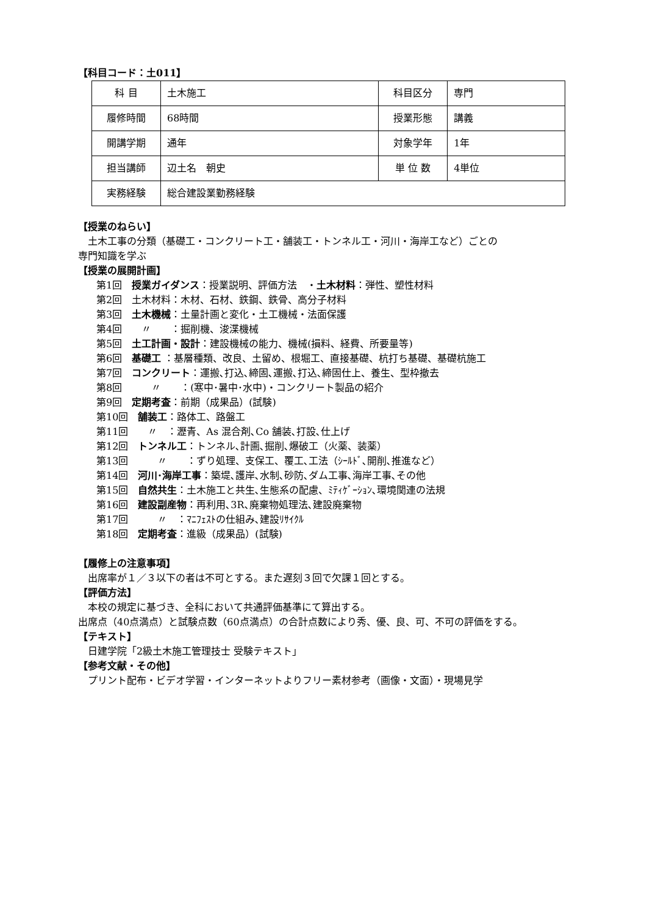【科目コード：土011】
| 科 目 | 土木施工 | 科目区分 | 専門 |
| 履修時間 | 68時間 | 授業形態 | 講義 |
| 開講学期 | 通年 | 対象学年 | 1年 |
| 担当講師 | 辺土名 朝史 | 単 位 数 | 4単位 |
| 実務経験 | 総合建設業勤務経験 | | |
【授業のねらい】
土木工事の分類（基礎工・コンクリート工・舗装工・トンネル工・河川・海岸工など）ごとの
専門知識を学ぶ
【授業の展開計画】
第1回　授業ガイダンス：授業説明、評価方法　・土木材料：弾性、塑性材料
第2回　土木材料：木材、石材、鉄鋼、鉄骨、高分子材料
第3回　土木機械：土量計画と変化・土工機械・法面保護
第4回　　〃　　：掘削機、浚渫機械
第5回　土工計画・設計：建設機械の能力、機械(損料、経費、所要量等)
第6回　基礎工 ：基層種類、改良、土留め、根堀工、直接基礎、杭打ち基礎、基礎杭施工
第7回　コンクリート：運搬､打込､締固､運搬､打込､締固仕上、養生、型枠撤去
第8回　　　〃　　：(寒中･暑中･水中)・コンクリート製品の紹介
第9回　定期考査：前期（成果品）(試験)
第10回　舗装工：路体工、路盤工
第11回　　〃　：瀝青、As 混合剤､Co 舗装､打設､仕上げ
第12回　トンネル工：トンネル､計画､掘削､爆破工（火薬、装薬）
第13回　　　〃　　：ずり処理、支保工、覆工､工法（ｼｰﾙﾄﾞ､開削､推進など）
第14回　河川･海岸工事：築堤､護岸､水制､砂防､ダム工事､海岸工事､その他
第15回　自然共生：土木施工と共生､生態系の配慮、ﾐﾃｨｹﾞｰｼｮﾝ､環境関連の法規
第16回　建設副産物：再利用､3R､廃棄物処理法､建設廃棄物
第17回　　　〃　：ﾏﾆﾌｪｽﾄの仕組み､建設ﾘｻｲｸﾙ
第18回　定期考査：進級（成果品）(試験)
【履修上の注意事項】
出席率が１／３以下の者は不可とする。また遅刻３回で欠課１回とする。
【評価方法】
本校の規定に基づき、全科において共通評価基準にて算出する。
出席点（40点満点）と試験点数（60点満点）の合計点数により秀、優、良、可、不可の評価をする。
【テキスト】
日建学院「2級土木施工管理技士 受験テキスト」
【参考文献・その他】
プリント配布・ビデオ学習・インターネットよりフリー素材参考（画像・文面）・現場見学